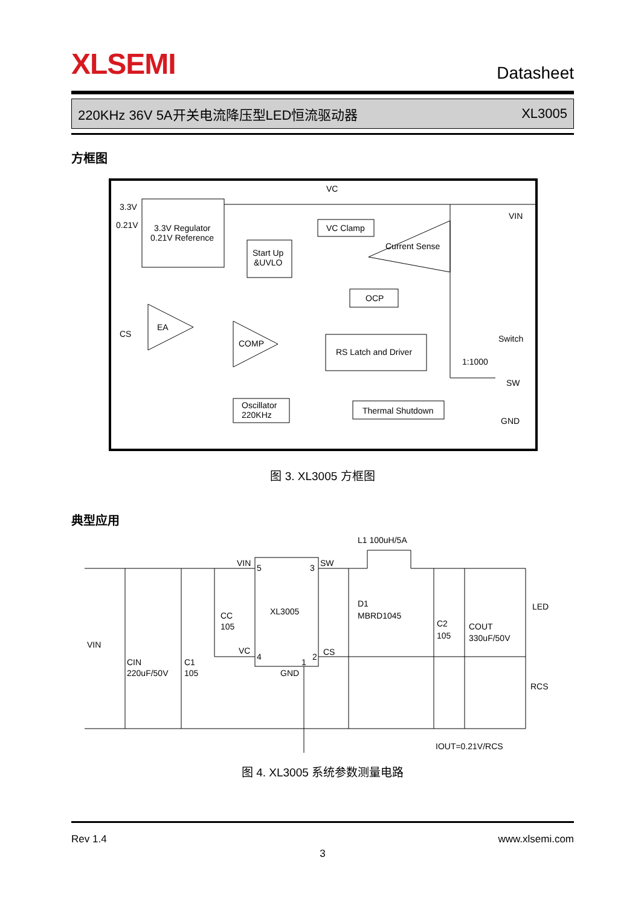XLSEMI Datasheet
220KHz 36V 5A开关电流降压型LED恒流驱动器 XL3005
方框图
VC
3.3V
0.21V
3.3V Regulator
0.21V Reference
Start Up
&UVLO
VC Clamp
Current Sense
VIN
OCP
CS
EA
COMP
RS Latch and Driver
Switch
1:1000
SW
Oscillator
220KHz
Thermal Shutdown
GND
图 3. XL3005 方框图
典型应用
L1 100uH/5A
VIN
5
3
SW
XL3005
D1
MBRD1045
CC
105
VIN
VC
4
1
2
CS
CIN
220uF/50V
C1
105
GND
C2
105
COUT
330uF/50V
LED
RCS
IOUT=0.21V/RCS
图 4. XL3005 系统参数测量电路
Rev 1.4 www.xlsemi.com
3